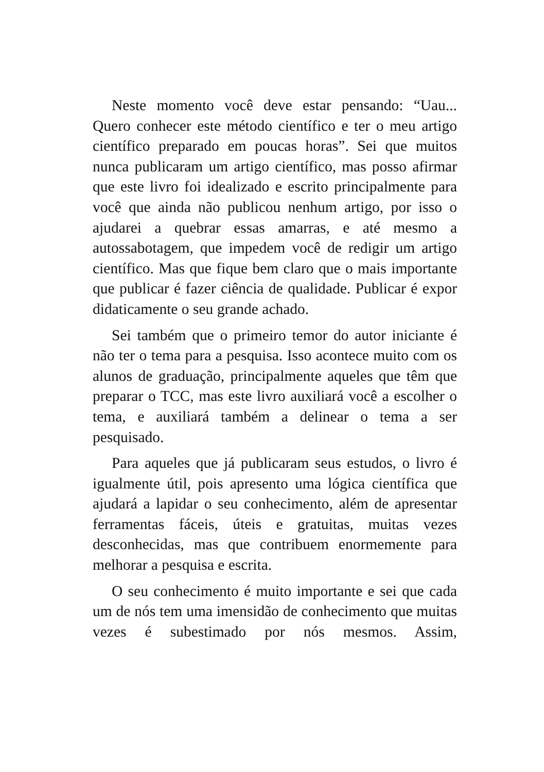Neste momento você deve estar pensando: “Uau... Quero conhecer este método científico e ter o meu artigo científico preparado em poucas horas”. Sei que muitos nunca publicaram um artigo científico, mas posso afirmar que este livro foi idealizado e escrito principalmente para você que ainda não publicou nenhum artigo, por isso o ajudarei a quebrar essas amarras, e até mesmo a autossabotagem, que impedem você de redigir um artigo científico. Mas que fique bem claro que o mais importante que publicar é fazer ciência de qualidade. Publicar é expor didaticamente o seu grande achado.
Sei também que o primeiro temor do autor iniciante é não ter o tema para a pesquisa. Isso acontece muito com os alunos de graduação, principalmente aqueles que têm que preparar o TCC, mas este livro auxiliará você a escolher o tema, e auxiliará também a delinear o tema a ser pesquisado.
Para aqueles que já publicaram seus estudos, o livro é igualmente útil, pois apresento uma lógica científica que ajudará a lapidar o seu conhecimento, além de apresentar ferramentas fáceis, úteis e gratuitas, muitas vezes desconhecidas, mas que contribuem enormemente para melhorar a pesquisa e escrita.
O seu conhecimento é muito importante e sei que cada um de nós tem uma imensidão de conhecimento que muitas vezes é subestimado por nós mesmos. Assim,